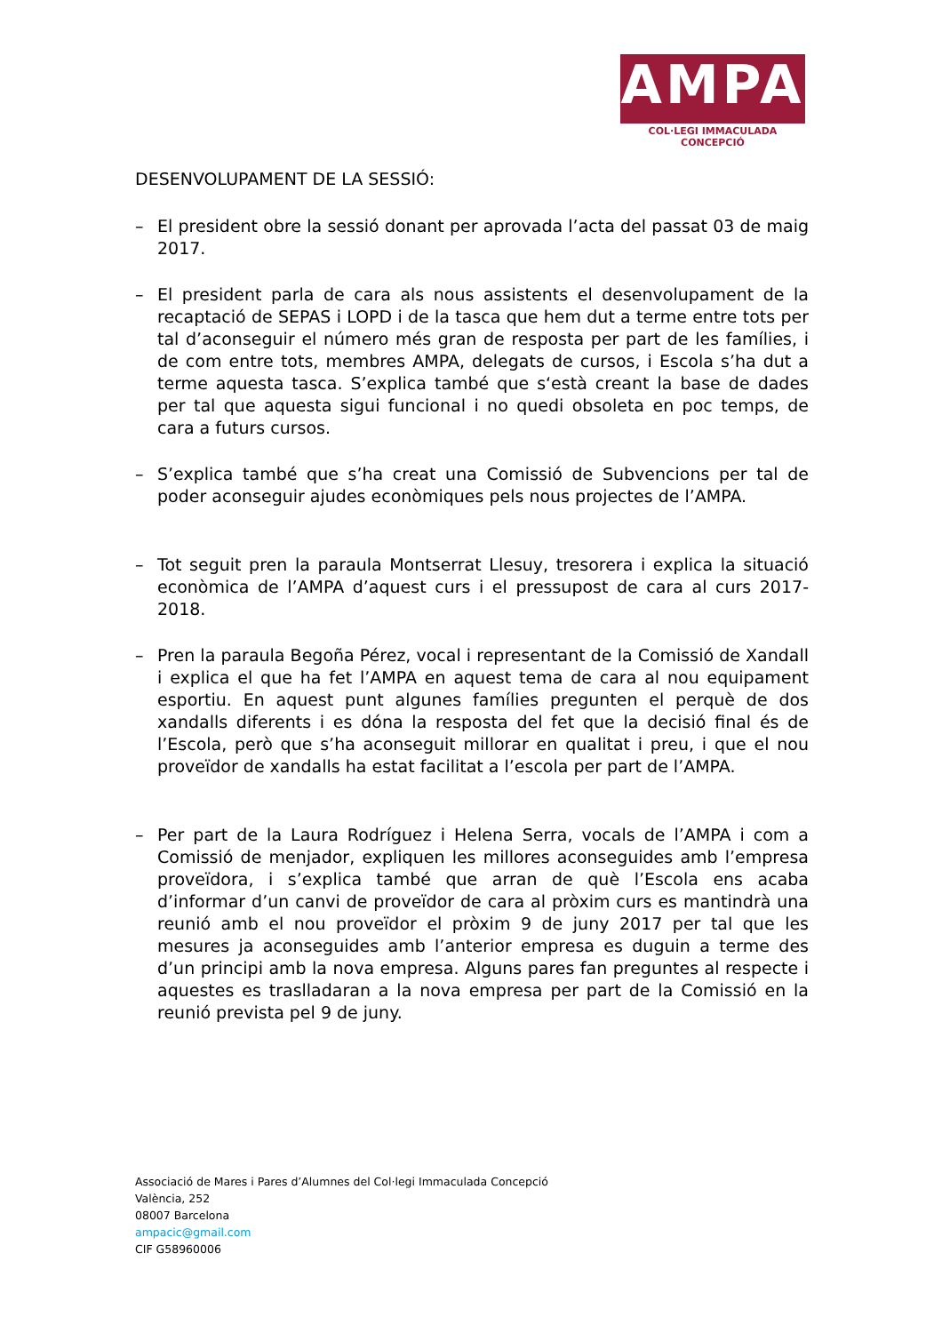AMPA
COL·LEGI IMMACULADA CONCEPCIÓ
DESENVOLUPAMENT DE LA SESSIÓ:
– El president obre la sessió donant per aprovada l’acta del passat 03 de maig 2017.
– El president parla de cara als nous assistents el desenvolupament de la recaptació de SEPAS i LOPD i de la tasca que hem dut a terme entre tots per tal d’aconseguir el número més gran de resposta per part de les famílies, i de com entre tots, membres AMPA, delegats de cursos, i Escola s’ha dut a terme aquesta tasca. S’explica també que s‘està creant la base de dades per tal que aquesta sigui funcional i no quedi obsoleta en poc temps, de cara a futurs cursos.
– S’explica també que s’ha creat una Comissió de Subvencions per tal de poder aconseguir ajudes econòmiques pels nous projectes de l’AMPA.
– Tot seguit pren la paraula Montserrat Llesuy, tresorera i explica la situació econòmica de l’AMPA d’aquest curs i el pressupost de cara al curs 2017-2018.
– Pren la paraula Begoña Pérez, vocal i representant de la Comissió de Xandall i explica el que ha fet l’AMPA en aquest tema de cara al nou equipament esportiu. En aquest punt algunes famílies pregunten el perquè de dos xandalls diferents i es dóna la resposta del fet que la decisió final és de l’Escola, però que s’ha aconseguit millorar en qualitat i preu, i que el nou proveïdor de xandalls ha estat facilitat a l’escola per part de l’AMPA.
– Per part de la Laura Rodríguez i Helena Serra, vocals de l’AMPA i com a Comissió de menjador, expliquen les millores aconseguides amb l’empresa proveïdora, i s’explica també que arran de què l’Escola ens acaba d’informar d’un canvi de proveïdor de cara al pròxim curs es mantindrà una reunió amb el nou proveïdor el pròxim 9 de juny 2017 per tal que les mesures ja aconseguides amb l’anterior empresa es duguin a terme des d’un principi amb la nova empresa. Alguns pares fan preguntes al respecte i aquestes es traslladaran a la nova empresa per part de la Comissió en la reunió prevista pel 9 de juny.
Associació de Mares i Pares d’Alumnes del Col·legi Immaculada Concepció
València, 252
08007 Barcelona
ampacic@gmail.com
CIF G58960006